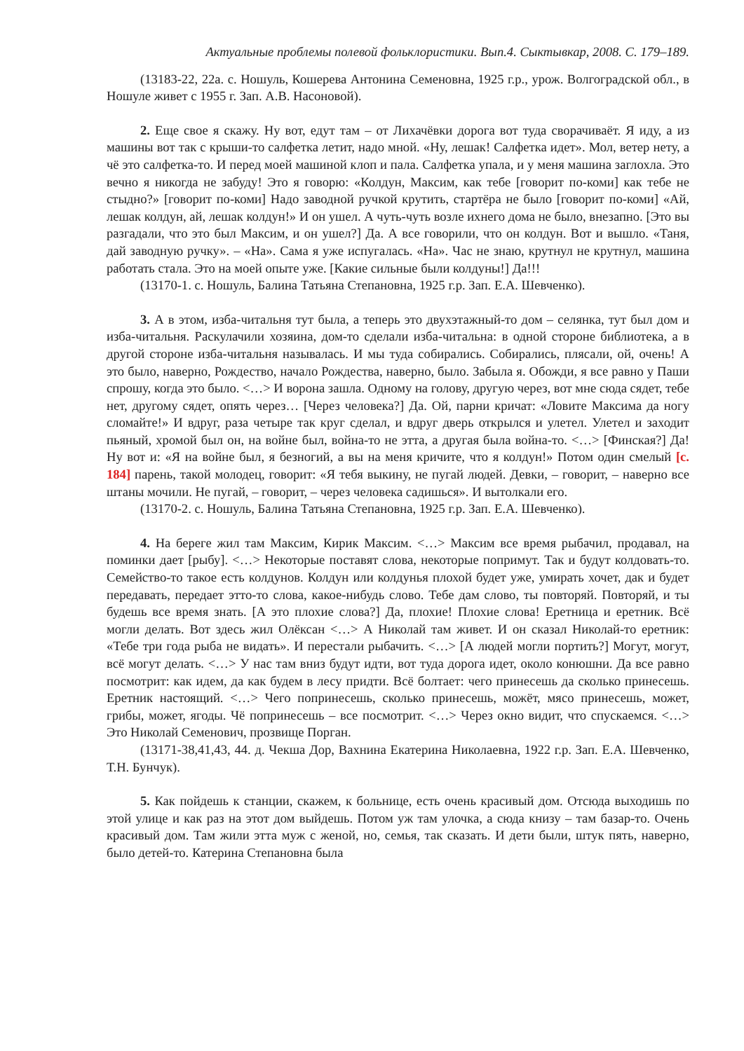Актуальные проблемы полевой фольклористики. Вып.4. Сыктывкар, 2008. С. 179–189.
(13183-22, 22а. с. Ношуль, Кошерева Антонина Семеновна, 1925 г.р., урож. Волгоградской обл., в Ношуле живет с 1955 г. Зап. А.В. Насоновой).
2. Еще свое я скажу. Ну вот, едут там – от Лихачёвки дорога вот туда сворачиваёт. Я иду, а из машины вот так с крыши-то салфетка летит, надо мной. «Ну, лешак! Салфетка идет». Мол, ветер нету, а чё это салфетка-то. И перед моей машиной клоп и пала. Салфетка упала, и у меня машина заглохла. Это вечно я никогда не забуду! Это я говорю: «Колдун, Максим, как тебе [говорит по-коми] как тебе не стыдно?» [говорит по-коми] Надо заводной ручкой крутить, стартёра не было [говорит по-коми] «Ай, лешак колдун, ай, лешак колдун!» И он ушел. А чуть-чуть возле ихнего дома не было, внезапно. [Это вы разгадали, что это был Максим, и он ушел?] Да. А все говорили, что он колдун. Вот и вышло. «Таня, дай заводную ручку». – «На». Сама я уже испугалась. «На». Час не знаю, крутнул не крутнул, машина работать стала. Это на моей опыте уже. [Какие сильные были колдуны!] Да!!!
(13170-1. с. Ношуль, Балина Татьяна Степановна, 1925 г.р. Зап. Е.А. Шевченко).
3. А в этом, изба-читальня тут была, а теперь это двухэтажный-то дом – селянка, тут был дом и изба-читальня. Раскулачили хозяина, дом-то сделали изба-читальна: в одной стороне библиотека, а в другой стороне изба-читальня называлась. И мы туда собирались. Собирались, плясали, ой, очень! А это было, наверно, Рождество, начало Рождества, наверно, было. Забыла я. Обожди, я все равно у Паши спрошу, когда это было. <…> И ворона зашла. Одному на голову, другую через, вот мне сюда сядет, тебе нет, другому сядет, опять через… [Через человека?] Да. Ой, парни кричат: «Ловите Максима да ногу сломайте!» И вдруг, раза четыре так круг сделал, и вдруг дверь открылся и улетел. Улетел и заходит пьяный, хромой был он, на войне был, война-то не этта, а другая была война-то. <…> [Финская?] Да! Ну вот и: «Я на войне был, я безногий, а вы на меня кричите, что я колдун!» Потом один смелый [с. 184] парень, такой молодец, говорит: «Я тебя выкину, не пугай людей. Девки, – говорит, – наверно все штаны мочили. Не пугай, – говорит, – через человека садишься». И вытолкали его.
(13170-2. с. Ношуль, Балина Татьяна Степановна, 1925 г.р. Зап. Е.А. Шевченко).
4. На береге жил там Максим, Кирик Максим. <…> Максим все время рыбачил, продавал, на поминки дает [рыбу]. <…> Некоторые поставят слова, некоторые попримут. Так и будут колдовать-то. Семейство-то такое есть колдунов. Колдун или колдунья плохой будет уже, умирать хочет, дак и будет передавать, передает этто-то слова, какое-нибудь слово. Тебе дам слово, ты повторяй. Повторяй, и ты будешь все время знать. [А это плохие слова?] Да, плохие! Плохие слова! Еретница и еретник. Всё могли делать. Вот здесь жил Олёксан <…> А Николай там живет. И он сказал Николай-то еретник: «Тебе три года рыба не видать». И перестали рыбачить. <…> [А людей могли портить?] Могут, могут, всё могут делать. <…> У нас там вниз будут идти, вот туда дорога идет, около конюшни. Да все равно посмотрит: как идем, да как будем в лесу придти. Всё болтает: чего принесешь да сколько принесешь. Еретник настоящий. <…> Чего попринесешь, сколько принесешь, можёт, мясо принесешь, может, грибы, может, ягоды. Чё попринесешь – все посмотрит. <…> Через окно видит, что спускаемся. <…> Это Николай Семенович, прозвище Порган.
(13171-38,41,43, 44. д. Чекша Дор, Вахнина Екатерина Николаевна, 1922 г.р. Зап. Е.А. Шевченко, Т.Н. Бунчук).
5. Как пойдешь к станции, скажем, к больнице, есть очень красивый дом. Отсюда выходишь по этой улице и как раз на этот дом выйдешь. Потом уж там улочка, а сюда книзу – там базар-то. Очень красивый дом. Там жили этта муж с женой, но, семья, так сказать. И дети были, штук пять, наверно, было детей-то. Катерина Степановна была